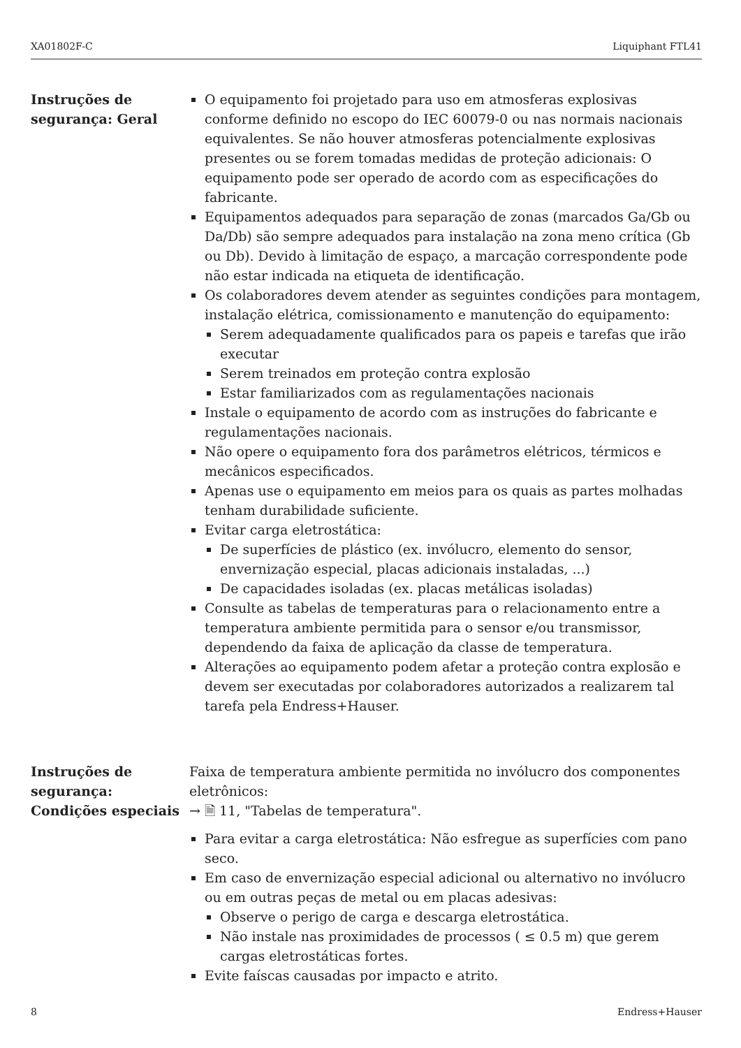XA01802F-C Liquiphant FTL41
Instruções de segurança: Geral
O equipamento foi projetado para uso em atmosferas explosivas conforme definido no escopo do IEC 60079-0 ou nas normais nacionais equivalentes. Se não houver atmosferas potencialmente explosivas presentes ou se forem tomadas medidas de proteção adicionais: O equipamento pode ser operado de acordo com as especificações do fabricante.
Equipamentos adequados para separação de zonas (marcados Ga/Gb ou Da/Db) são sempre adequados para instalação na zona meno crítica (Gb ou Db). Devido à limitação de espaço, a marcação correspondente pode não estar indicada na etiqueta de identificação.
Os colaboradores devem atender as seguintes condições para montagem, instalação elétrica, comissionamento e manutenção do equipamento:
Serem adequadamente qualificados para os papeis e tarefas que irão executar
Serem treinados em proteção contra explosão
Estar familiarizados com as regulamentações nacionais
Instale o equipamento de acordo com as instruções do fabricante e regulamentações nacionais.
Não opere o equipamento fora dos parâmetros elétricos, térmicos e mecânicos especificados.
Apenas use o equipamento em meios para os quais as partes molhadas tenham durabilidade suficiente.
Evitar carga eletrostática:
De superfícies de plástico (ex. invólucro, elemento do sensor, envernização especial, placas adicionais instaladas, ...)
De capacidades isoladas (ex. placas metálicas isoladas)
Consulte as tabelas de temperaturas para o relacionamento entre a temperatura ambiente permitida para o sensor e/ou transmissor, dependendo da faixa de aplicação da classe de temperatura.
Alterações ao equipamento podem afetar a proteção contra explosão e devem ser executadas por colaboradores autorizados a realizarem tal tarefa pela Endress+Hauser.
Instruções de segurança: Condições especiais
Faixa de temperatura ambiente permitida no invólucro dos componentes eletrônicos:
→ 🗎 11, "Tabelas de temperatura".
Para evitar a carga eletrostática: Não esfregue as superfícies com pano seco.
Em caso de envernização especial adicional ou alternativo no invólucro ou em outras peças de metal ou em placas adesivas:
Observe o perigo de carga e descarga eletrostática.
Não instale nas proximidades de processos ( ≤ 0.5 m) que gerem cargas eletrostáticas fortes.
Evite faíscas causadas por impacto e atrito.
8 Endress+Hauser